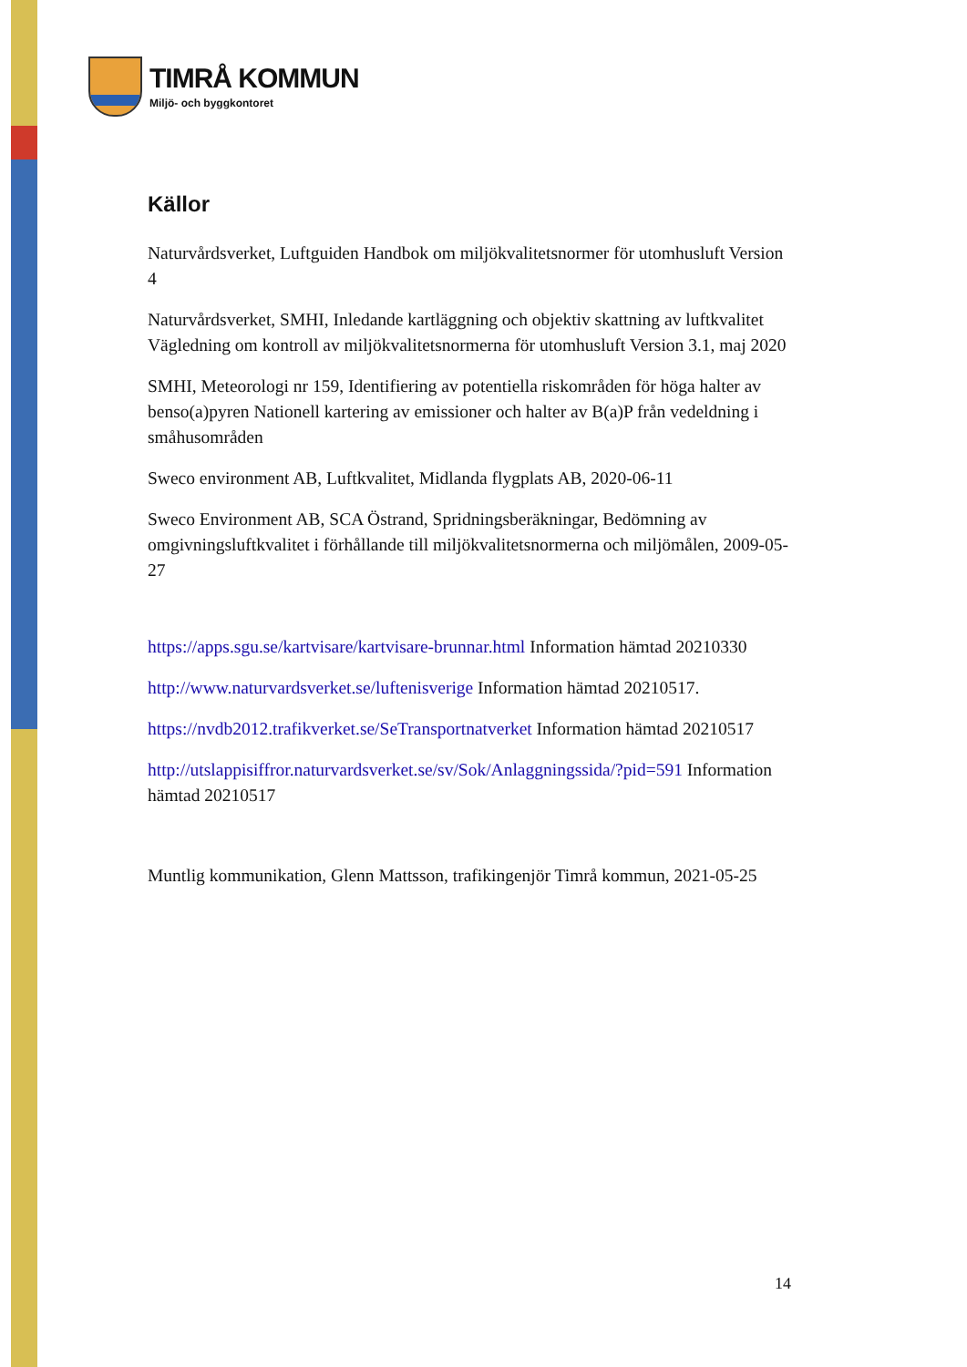TIMRÅ KOMMUN
Miljö- och byggkontoret
Källor
Naturvårdsverket, Luftguiden Handbok om miljökvalitetsnormer för utomhusluft Version 4
Naturvårdsverket, SMHI, Inledande kartläggning och objektiv skattning av luftkvalitet Vägledning om kontroll av miljökvalitetsnormerna för utomhusluft Version 3.1, maj 2020
SMHI, Meteorologi nr 159, Identifiering av potentiella riskområden för höga halter av benso(a)pyren Nationell kartering av emissioner och halter av B(a)P från vedeldning i småhusområden
Sweco environment AB, Luftkvalitet, Midlanda flygplats AB, 2020-06-11
Sweco Environment AB, SCA Östrand, Spridningsberäkningar, Bedömning av omgivningsluftkvalitet i förhållande till miljökvalitetsnormerna och miljömålen, 2009-05-27
https://apps.sgu.se/kartvisare/kartvisare-brunnar.html Information hämtad 20210330
http://www.naturvardsverket.se/luftenisverige Information hämtad 20210517.
https://nvdb2012.trafikverket.se/SeTransportnatverket Information hämtad 20210517
http://utslappisiffror.naturvardsverket.se/sv/Sok/Anlaggningssida/?pid=591 Information hämtad 20210517
Muntlig kommunikation, Glenn Mattsson, trafikingenjör Timrå kommun, 2021-05-25
14